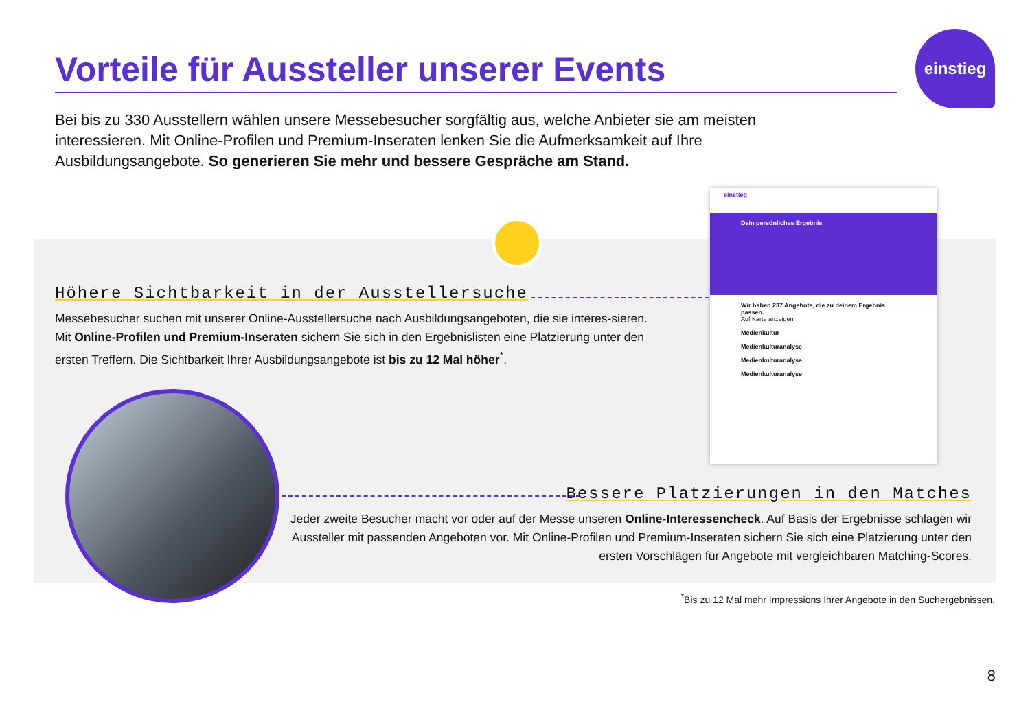Vorteile für Aussteller unserer Events
einstieg
Bei bis zu 330 Ausstellern wählen unsere Messebesucher sorgfältig aus, welche Anbieter sie am meisten interessieren. Mit Online-Profilen und Premium-Inseraten lenken Sie die Aufmerksamkeit auf Ihre Ausbildungsangebote. So generieren Sie mehr und bessere Gespräche am Stand.
Höhere Sichtbarkeit in der Ausstellersuche
Messebesucher suchen mit unserer Online-Ausstellersuche nach Ausbildungsangeboten, die sie interes-sieren. Mit Online-Profilen und Premium-Inseraten sichern Sie sich in den Ergebnislisten eine Platzierung unter den ersten Treffern. Die Sichtbarkeit Ihrer Ausbildungsangebote ist bis zu 12 Mal höher<sup>*</sup>.
einstieg
Dein persönliches Ergebnis
Wir haben 237 Angebote, die zu deinem Ergebnis passen.
Auf Karte anzeigen
Medienkultur
Medienkulturanalyse
Medienkulturanalyse
Medienkulturanalyse
Bessere Platzierungen in den Matches
Jeder zweite Besucher macht vor oder auf der Messe unseren Online-Interessencheck. Auf Basis der Ergebnisse schlagen wir Aussteller mit passenden Angeboten vor. Mit Online-Profilen und Premium-Inseraten sichern Sie sich eine Platzierung unter den ersten Vorschlägen für Angebote mit vergleichbaren Matching-Scores.
<sup>*</sup> Bis zu 12 Mal mehr Impressions Ihrer Angebote in den Suchergebnissen.
8